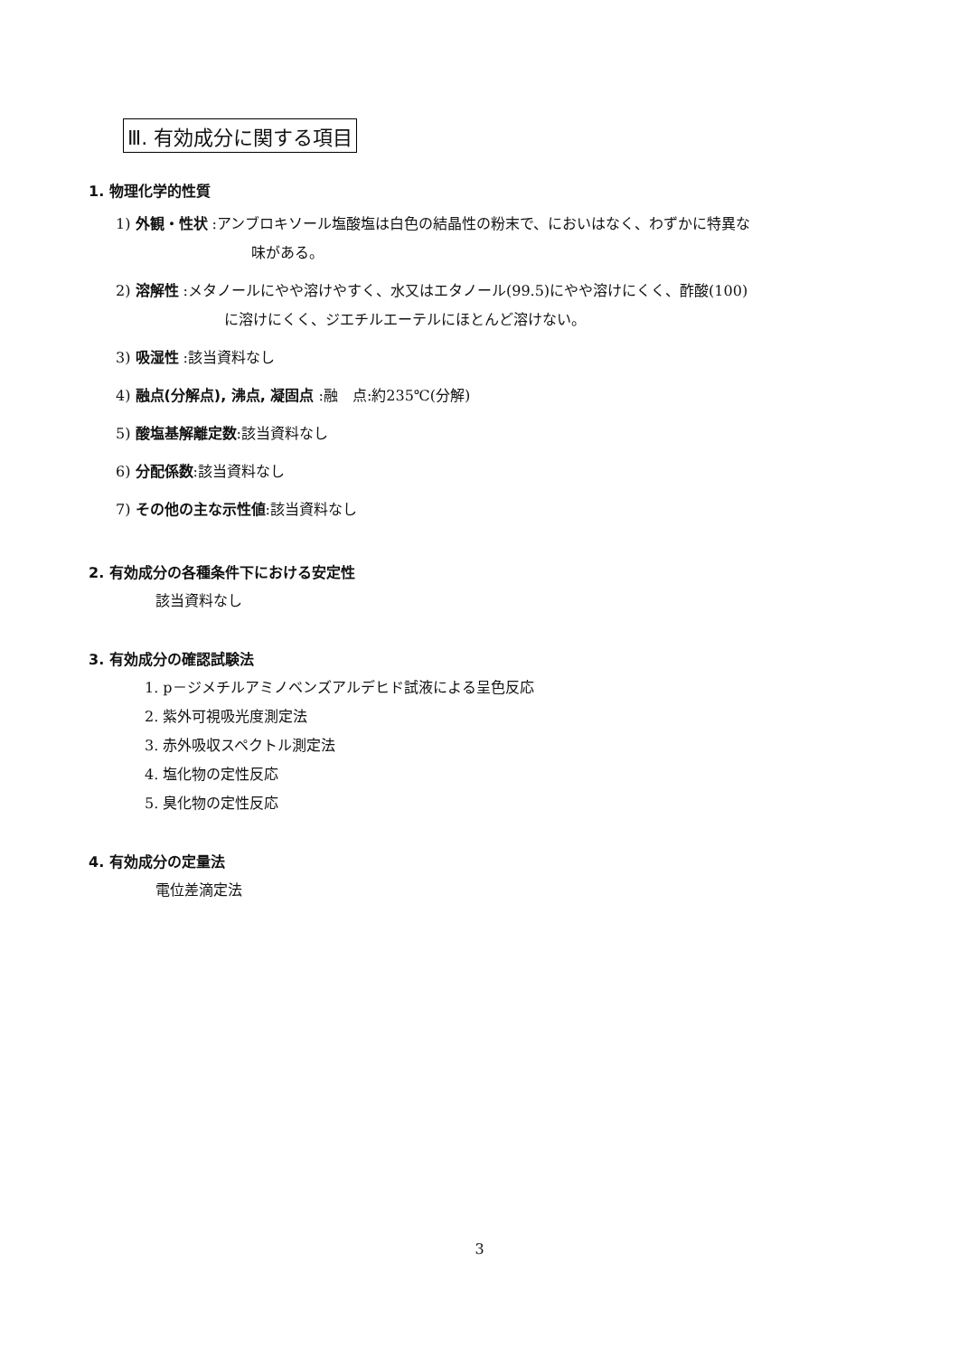Ⅲ. 有効成分に関する項目
1. 物理化学的性質
1) 外観・性状 :アンブロキソール塩酸塩は白色の結晶性の粉末で、においはなく、わずかに特異な
味がある。
2) 溶解性 :メタノールにやや溶けやすく、水又はエタノール(99.5)にやや溶けにくく、酢酸(100)
に溶けにくく、ジエチルエーテルにほとんど溶けない。
3) 吸湿性 :該当資料なし
4) 融点(分解点), 沸点, 凝固点 :融　点:約235℃(分解)
5) 酸塩基解離定数:該当資料なし
6) 分配係数:該当資料なし
7) その他の主な示性値:該当資料なし
2. 有効成分の各種条件下における安定性
該当資料なし
3. 有効成分の確認試験法
1. p－ジメチルアミノベンズアルデヒド試液による呈色反応
2. 紫外可視吸光度測定法
3. 赤外吸収スペクトル測定法
4. 塩化物の定性反応
5. 臭化物の定性反応
4. 有効成分の定量法
電位差滴定法
3